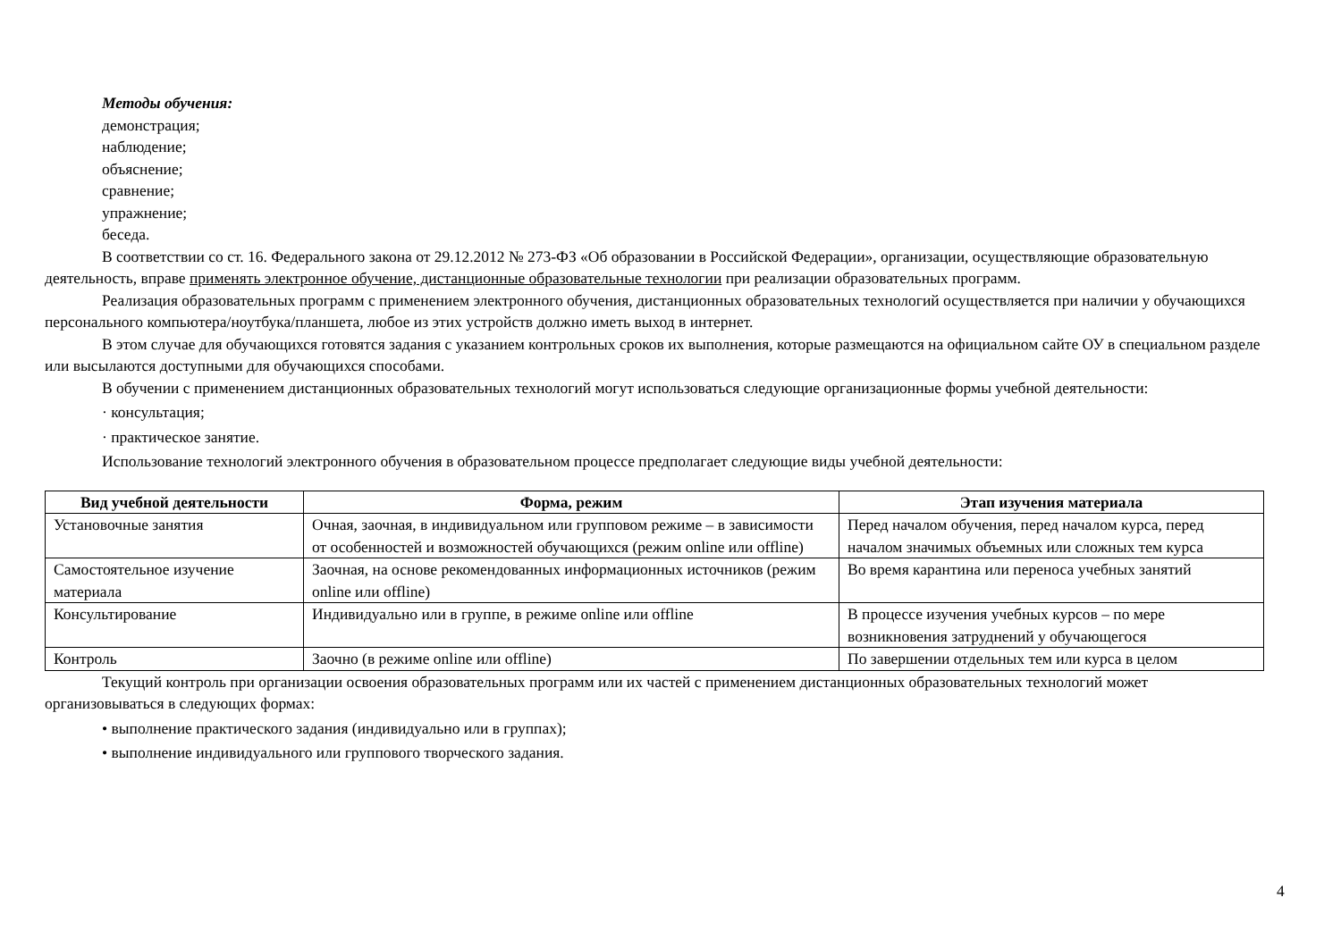Методы обучения:
демонстрация;
наблюдение;
объяснение;
сравнение;
упражнение;
беседа.
В соответствии со ст. 16. Федерального закона от 29.12.2012 № 273-ФЗ «Об образовании в Российской Федерации», организации, осуществляющие образовательную деятельность, вправе применять электронное обучение, дистанционные образовательные технологии при реализации образовательных программ.
Реализация образовательных программ с применением электронного обучения, дистанционных образовательных технологий осуществляется при наличии у обучающихся персонального компьютера/ноутбука/планшета, любое из этих устройств должно иметь выход в интернет.
В этом случае для обучающихся готовятся задания с указанием контрольных сроков их выполнения, которые размещаются на официальном сайте ОУ в специальном разделе или высылаются доступными для обучающихся способами.
В обучении с применением дистанционных образовательных технологий могут использоваться следующие организационные формы учебной деятельности:
· консультация;
· практическое занятие.
Использование технологий электронного обучения в образовательном процессе предполагает следующие виды учебной деятельности:
| Вид учебной деятельности | Форма, режим | Этап изучения материала |
| --- | --- | --- |
| Установочные занятия | Очная, заочная, в индивидуальном или групповом режиме – в зависимости от особенностей и возможностей обучающихся (режим online или offline) | Перед началом обучения, перед началом курса, перед началом значимых объемных или сложных тем курса |
| Самостоятельное изучение материала | Заочная, на основе рекомендованных информационных источников (режим online или offline) | Во время карантина или переноса учебных занятий |
| Консультирование | Индивидуально или в группе, в режиме online или offline | В процессе изучения учебных курсов – по мере возникновения затруднений у обучающегося |
| Контроль | Заочно (в режиме online или offline) | По завершении отдельных тем или курса в целом |
Текущий контроль при организации освоения образовательных программ или их частей с применением дистанционных образовательных технологий может организовываться в следующих формах:
• выполнение практического задания (индивидуально или в группах);
• выполнение индивидуального или группового творческого задания.
4